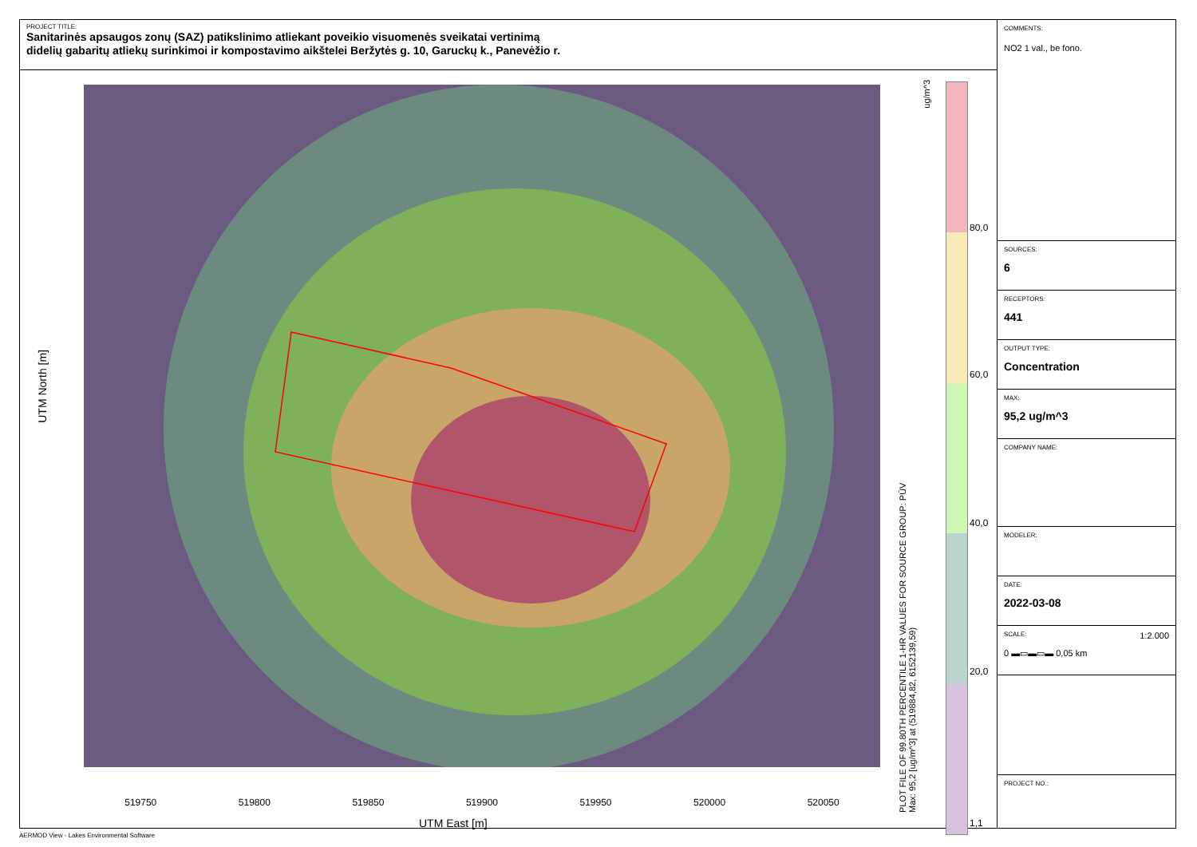PROJECT TITLE:
Sanitarinės apsaugos zonų (SAZ) patikslinimo atliekant poveikio visuomenės sveikatai vertinimą
didelių gabaritų atliekų surinkimoi ir kompostavimo aikštelei Beržytės g. 10, Garuckų k., Panevėžio r.
UTM North [m]
519750 519800 519850 519900 519950 520000 520050
UTM East [m]
PLOT FILE OF 99.80TH PERCENTILE 1-HR VALUES FOR SOURCE GROUP: PŪV
Max: 95,2 [ug/m^3] at (519884,82, 6152139,59)
ug/m^3
80,0
60,0
40,0
20,0
1,1
COMMENTS:
NO2 1 val., be fono.
SOURCES:
6
RECEPTORS:
441
OUTPUT TYPE:
Concentration
MAX:
95,2 ug/m^3
COMPANY NAME:
MODELER:
DATE:
2022-03-08
SCALE: 1:2.000
0 ▬▭▬▭▬ 0,05 km
PROJECT NO.:
AERMOD View - Lakes Environmental Software